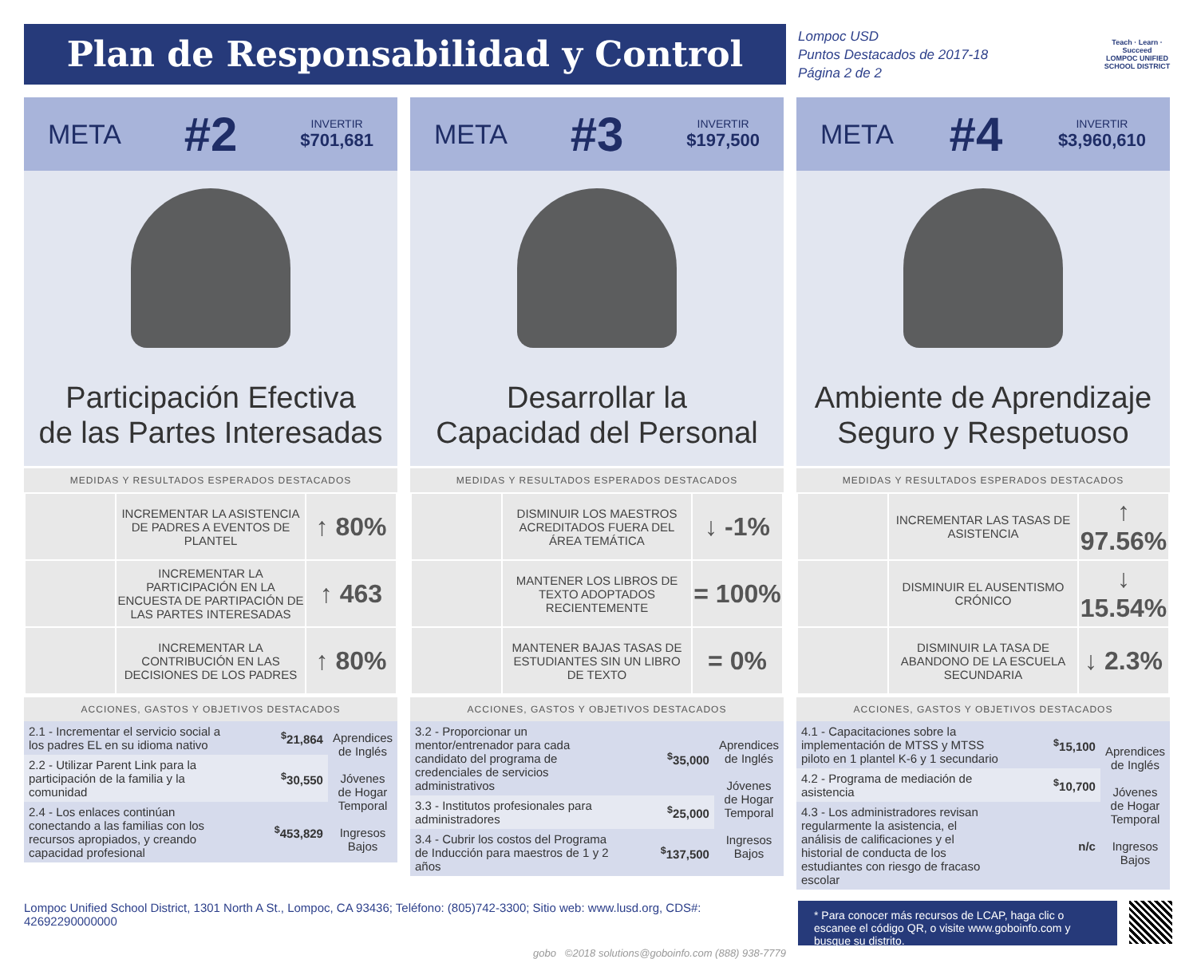Plan de Responsabilidad y Control Local
Lompoc USD
Puntos Destacados de 2017-18
Página 2 de 2
Teach · Learn · Succeed
LOMPOC UNIFIED SCHOOL DISTRICT
META #2 INVERTIR
$701,681
Participación Efectiva
de las Partes Interesadas
MEDIDAS Y RESULTADOS ESPERADOS DESTACADOS
| | INCREMENTAR LA ASISTENCIA DE PADRES A EVENTOS DE PLANTEL | ↑ 80% |
| | INCREMENTAR LA PARTICIPACIÓN EN LA ENCUESTA DE PARTIPACIÓN DE LAS PARTES INTERESADAS | ↑ 463 |
| | INCREMENTAR LA CONTRIBUCIÓN EN LAS DECISIONES DE LOS PADRES | ↑ 80% |
ACCIONES, GASTOS Y OBJETIVOS DESTACADOS
| 2.1 - Incrementar el servicio social a los padres EL en su idioma nativo | <sup>$</sup>21,864 | Aprendices de Inglés Jóvenes de Hogar Temporal Ingresos Bajos |
| 2.2 - Utilizar Parent Link para la participación de la familia y la comunidad | <sup>$</sup>30,550 | |
| 2.4 - Los enlaces continúan conectando a las familias con los recursos apropiados, y creando capacidad profesional | <sup>$</sup>453,829 | |
META #3 INVERTIR
$197,500
Desarrollar la
Capacidad del Personal
MEDIDAS Y RESULTADOS ESPERADOS DESTACADOS
| | DISMINUIR LOS MAESTROS ACREDITADOS FUERA DEL ÁREA TEMÁTICA | ↓ -1% |
| | MANTENER LOS LIBROS DE TEXTO ADOPTADOS RECIENTEMENTE | = 100% |
| | MANTENER BAJAS TASAS DE ESTUDIANTES SIN UN LIBRO DE TEXTO | = 0% |
ACCIONES, GASTOS Y OBJETIVOS DESTACADOS
| 3.2 - Proporcionar un mentor/entrenador para cada candidato del programa de credenciales de servicios administrativos | <sup>$</sup>35,000 | Aprendices de Inglés Jóvenes de Hogar Temporal Ingresos Bajos |
| 3.3 - Institutos profesionales para administradores | <sup>$</sup>25,000 | |
| 3.4 - Cubrir los costos del Programa de Inducción para maestros de 1 y 2 años | <sup>$</sup>137,500 | |
META #4 INVERTIR
$3,960,610
Ambiente de Aprendizaje
Seguro y Respetuoso
MEDIDAS Y RESULTADOS ESPERADOS DESTACADOS
| | INCREMENTAR LAS TASAS DE ASISTENCIA | ↑ 97.56% |
| | DISMINUIR EL AUSENTISMO CRÓNICO | ↓ 15.54% |
| | DISMINUIR LA TASA DE ABANDONO DE LA ESCUELA SECUNDARIA | ↓ 2.3% |
ACCIONES, GASTOS Y OBJETIVOS DESTACADOS
| 4.1 - Capacitaciones sobre la implementación de MTSS y MTSS piloto en 1 plantel K-6 y 1 secundario | <sup>$</sup>15,100 | Aprendices de Inglés Jóvenes de Hogar Temporal Ingresos Bajos |
| 4.2 - Programa de mediación de asistencia | <sup>$</sup>10,700 | |
| 4.3 - Los administradores revisan regularmente la asistencia, el análisis de calificaciones y el historial de conducta de los estudiantes con riesgo de fracaso escolar | n/c | |
Lompoc Unified School District, 1301 North A St., Lompoc, CA 93436; Teléfono: (805)742-3300; Sitio web: www.lusd.org, CDS#: 42692290000000
gobo ©2018 solutions@goboinfo.com (888) 938-7779
* Para conocer más recursos de LCAP, haga clic o escanee el código QR, o visite www.goboinfo.com y busque su distrito.